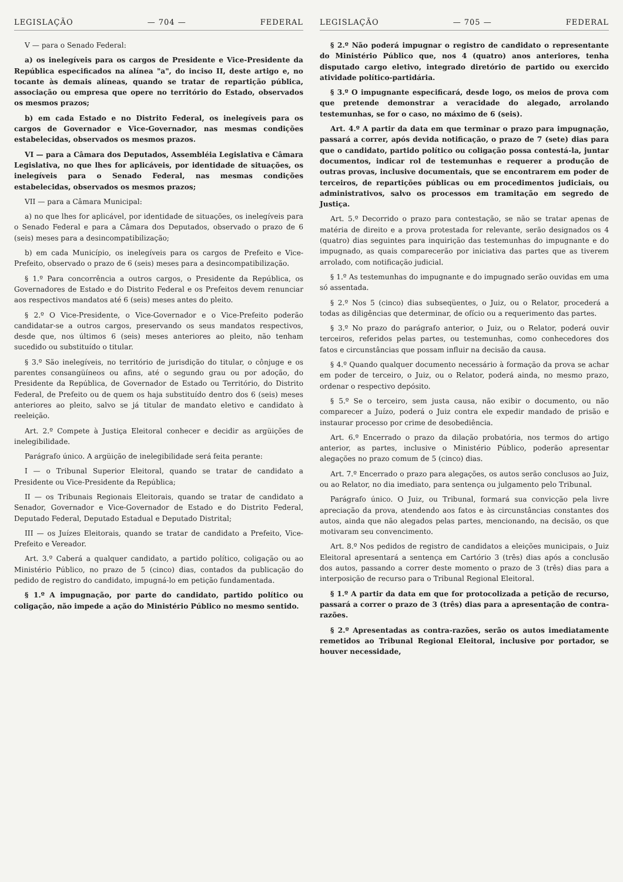LEGISLAÇÃO — 704 — FEDERAL
V — para o Senado Federal:
a) os inelegíveis para os cargos de Presidente e Vice-Presidente da República especificados na alínea "a", do inciso II, deste artigo e, no tocante às demais alíneas, quando se tratar de repartição pública, associação ou empresa que opere no território do Estado, observados os mesmos prazos;
b) em cada Estado e no Distrito Federal, os inelegíveis para os cargos de Governador e Vice-Governador, nas mesmas condições estabelecidas, observados os mesmos prazos.
VI — para a Câmara dos Deputados, Assembléia Legislativa e Câmara Legislativa, no que lhes for aplicáveis, por identidade de situações, os inelegíveis para o Senado Federal, nas mesmas condições estabelecidas, observados os mesmos prazos;
VII — para a Câmara Municipal:
a) no que lhes for aplicável, por identidade de situações, os inelegíveis para o Senado Federal e para a Câmara dos Deputados, observado o prazo de 6 (seis) meses para a desincompatibilização;
b) em cada Município, os inelegíveis para os cargos de Prefeito e Vice-Prefeito, observado o prazo de 6 (seis) meses para a desincompatibilização.
§ 1.º Para concorrência a outros cargos, o Presidente da República, os Governadores de Estado e do Distrito Federal e os Prefeitos devem renunciar aos respectivos mandatos até 6 (seis) meses antes do pleito.
§ 2.º O Vice-Presidente, o Vice-Governador e o Vice-Prefeito poderão candidatar-se a outros cargos, preservando os seus mandatos respectivos, desde que, nos últimos 6 (seis) meses anteriores ao pleito, não tenham sucedido ou substituído o titular.
§ 3.º São inelegíveis, no território de jurisdição do titular, o cônjuge e os parentes consangüíneos ou afins, até o segundo grau ou por adoção, do Presidente da República, de Governador de Estado ou Território, do Distrito Federal, de Prefeito ou de quem os haja substituído dentro dos 6 (seis) meses anteriores ao pleito, salvo se já titular de mandato eletivo e candidato à reeleição.
Art. 2.º Compete à Justiça Eleitoral conhecer e decidir as argüições de inelegibilidade.
Parágrafo único. A argüição de inelegibilidade será feita perante:
I — o Tribunal Superior Eleitoral, quando se tratar de candidato a Presidente ou Vice-Presidente da República;
II — os Tribunais Regionais Eleitorais, quando se tratar de candidato a Senador, Governador e Vice-Governador de Estado e do Distrito Federal, Deputado Federal, Deputado Estadual e Deputado Distrital;
III — os Juízes Eleitorais, quando se tratar de candidato a Prefeito, Vice-Prefeito e Vereador.
Art. 3.º Caberá a qualquer candidato, a partido político, coligação ou ao Ministério Público, no prazo de 5 (cinco) dias, contados da publicação do pedido de registro do candidato, impugná-lo em petição fundamentada.
§ 1.º A impugnação, por parte do candidato, partido político ou coligação, não impede a ação do Ministério Público no mesmo sentido.
LEGISLAÇÃO — 705 — FEDERAL
§ 2.º Não poderá impugnar o registro de candidato o representante do Ministério Público que, nos 4 (quatro) anos anteriores, tenha disputado cargo eletivo, integrado diretório de partido ou exercido atividade político-partidária.
§ 3.º O impugnante especificará, desde logo, os meios de prova com que pretende demonstrar a veracidade do alegado, arrolando testemunhas, se for o caso, no máximo de 6 (seis).
Art. 4.º A partir da data em que terminar o prazo para impugnação, passará a correr, após devida notificação, o prazo de 7 (sete) dias para que o candidato, partido político ou coligação possa contestá-la, juntar documentos, indicar rol de testemunhas e requerer a produção de outras provas, inclusive documentais, que se encontrarem em poder de terceiros, de repartições públicas ou em procedimentos judiciais, ou administrativos, salvo os processos em tramitação em segredo de Justiça.
Art. 5.º Decorrido o prazo para contestação, se não se tratar apenas de matéria de direito e a prova protestada for relevante, serão designados os 4 (quatro) dias seguintes para inquirição das testemunhas do impugnante e do impugnado, as quais comparecerão por iniciativa das partes que as tiverem arrolado, com notificação judicial.
§ 1.º As testemunhas do impugnante e do impugnado serão ouvidas em uma só assentada.
§ 2.º Nos 5 (cinco) dias subseqüentes, o Juiz, ou o Relator, procederá a todas as diligências que determinar, de ofício ou a requerimento das partes.
§ 3.º No prazo do parágrafo anterior, o Juiz, ou o Relator, poderá ouvir terceiros, referidos pelas partes, ou testemunhas, como conhecedores dos fatos e circunstâncias que possam influir na decisão da causa.
§ 4.º Quando qualquer documento necessário à formação da prova se achar em poder de terceiro, o Juiz, ou o Relator, poderá ainda, no mesmo prazo, ordenar o respectivo depósito.
§ 5.º Se o terceiro, sem justa causa, não exibir o documento, ou não comparecer a Juízo, poderá o Juiz contra ele expedir mandado de prisão e instaurar processo por crime de desobediência.
Art. 6.º Encerrado o prazo da dilação probatória, nos termos do artigo anterior, as partes, inclusive o Ministério Público, poderão apresentar alegações no prazo comum de 5 (cinco) dias.
Art. 7.º Encerrado o prazo para alegações, os autos serão conclusos ao Juiz, ou ao Relator, no dia imediato, para sentença ou julgamento pelo Tribunal.
Parágrafo único. O Juiz, ou Tribunal, formará sua convicção pela livre apreciação da prova, atendendo aos fatos e às circunstâncias constantes dos autos, ainda que não alegados pelas partes, mencionando, na decisão, os que motivaram seu convencimento.
Art. 8.º Nos pedidos de registro de candidatos a eleições municipais, o Juiz Eleitoral apresentará a sentença em Cartório 3 (três) dias após a conclusão dos autos, passando a correr deste momento o prazo de 3 (três) dias para a interposição de recurso para o Tribunal Regional Eleitoral.
§ 1.º A partir da data em que for protocolizada a petição de recurso, passará a correr o prazo de 3 (três) dias para a apresentação de contra-razões.
§ 2.º Apresentadas as contra-razões, serão os autos imediatamente remetidos ao Tribunal Regional Eleitoral, inclusive por portador, se houver necessidade,